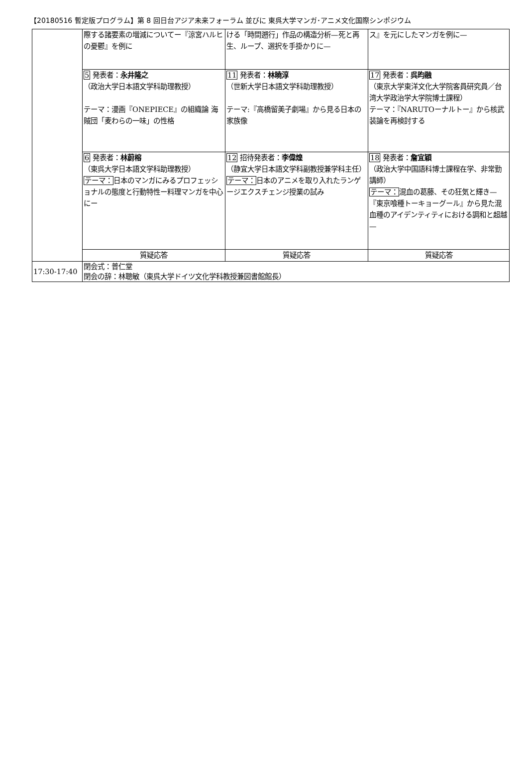【20180516 暫定版プログラム】第 8 回日台アジア未来フォーラム 並びに 東呉大学マンガ･アニメ文化国際シンポジウム
| | 際する諸要素の増減についてー『涼宮ハルヒの憂鬱』を例に | ける「時間遡行」作品の構造分析—死と再生、ループ、選択を手掛かりに— | ス』を元にしたマンガを例に— |
| | 5 発表者： 永井隆之 （政治大学日本語文学科助理教授） テーマ：漫画『ONEPIECE』の組織論 海賊団「麦わらの一味」の性格 | 11 発表者： 林曉淳 （世新大学日本語文学科助理教授） テーマ:『高橋留美子劇場』から見る日本の家族像 | 17 発表者： 呉昀融 （東京大学東洋文化大学院客員研究員／台湾大学政治学大学院博士課程） テーマ：『NARUTOーナルトー』から核武装論を再検討する |
| | 6 発表者： 林蔚榕 （東呉大学日本語文学科助理教授） テーマ： 日本のマンガにみるプロフェッショナルの態度と行動特性ー料理マンガを中心にー | 12 招待発表者： 李偉煌 （静宜大学日本語文学科副教授兼学科主任） テーマ： 日本のアニメを取り入れたランゲージエクスチェンジ授業の試み | 18 発表者： 詹宜穎 （政治大学中国語科博士課程在学、非常勤講師） テーマ： 混血の葛藤、その狂気と輝き—『東京喰種トーキョーグール』から見た混血種のアイデンティティにおける調和と超越— |
| | 質疑応答 | 質疑応答 | 質疑応答 |
| 17:30-17:40 | 閉会式：普仁堂 閉会の辞：林聰敏（東呉大学ドイツ文化学科教授兼図書館館長） | | |